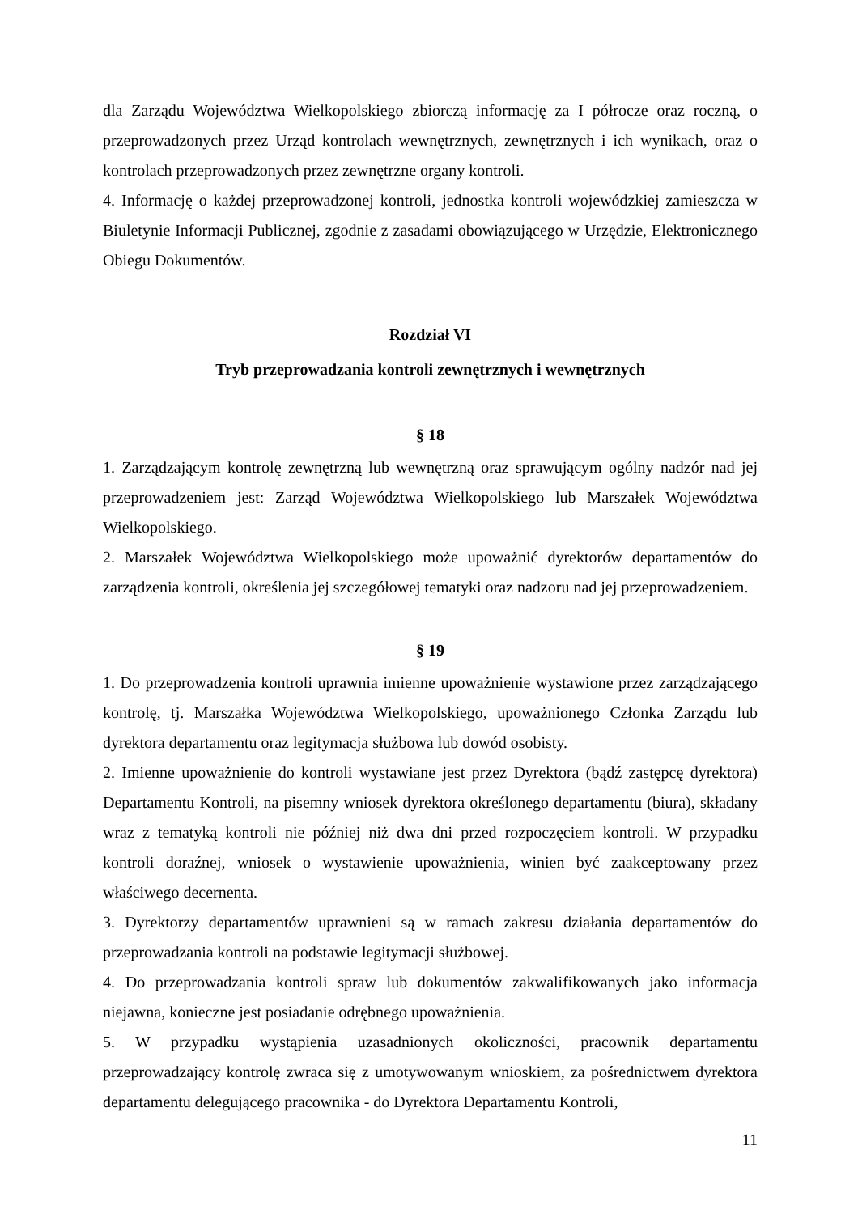dla Zarządu Województwa Wielkopolskiego zbiorczą informację za I półrocze oraz roczną, o przeprowadzonych przez Urząd kontrolach wewnętrznych, zewnętrznych i ich wynikach, oraz o kontrolach przeprowadzonych przez zewnętrzne organy kontroli.
4. Informację o każdej przeprowadzonej kontroli, jednostka kontroli wojewódzkiej zamieszcza w Biuletynie Informacji Publicznej, zgodnie z zasadami obowiązującego w Urzędzie, Elektronicznego Obiegu Dokumentów.
Rozdział VI
Tryb przeprowadzania kontroli zewnętrznych i wewnętrznych
§ 18
1. Zarządzającym kontrolę zewnętrzną lub wewnętrzną oraz sprawującym ogólny nadzór nad jej przeprowadzeniem jest: Zarząd Województwa Wielkopolskiego lub Marszałek Województwa Wielkopolskiego.
2. Marszałek Województwa Wielkopolskiego może upoważnić dyrektorów departamentów do zarządzenia kontroli, określenia jej szczegółowej tematyki oraz nadzoru nad jej przeprowadzeniem.
§ 19
1. Do przeprowadzenia kontroli uprawnia imienne upoważnienie wystawione przez zarządzającego kontrolę, tj. Marszałka Województwa Wielkopolskiego, upoważnionego Członka Zarządu lub dyrektora departamentu oraz legitymacja służbowa lub dowód osobisty.
2. Imienne upoważnienie do kontroli wystawiane jest przez Dyrektora (bądź zastępcę dyrektora) Departamentu Kontroli, na pisemny wniosek dyrektora określonego departamentu (biura), składany wraz z tematyką kontroli nie później niż dwa dni przed rozpoczęciem kontroli. W przypadku kontroli doraźnej, wniosek o wystawienie upoważnienia, winien być zaakceptowany przez właściwego decernenta.
3. Dyrektorzy departamentów uprawnieni są w ramach zakresu działania departamentów do przeprowadzania kontroli na podstawie legitymacji służbowej.
4. Do przeprowadzania kontroli spraw lub dokumentów zakwalifikowanych jako informacja niejawna, konieczne jest posiadanie odrębnego upoważnienia.
5. W przypadku wystąpienia uzasadnionych okoliczności, pracownik departamentu przeprowadzający kontrolę zwraca się z umotywowanym wnioskiem, za pośrednictwem dyrektora departamentu delegującego pracownika - do Dyrektora Departamentu Kontroli,
11